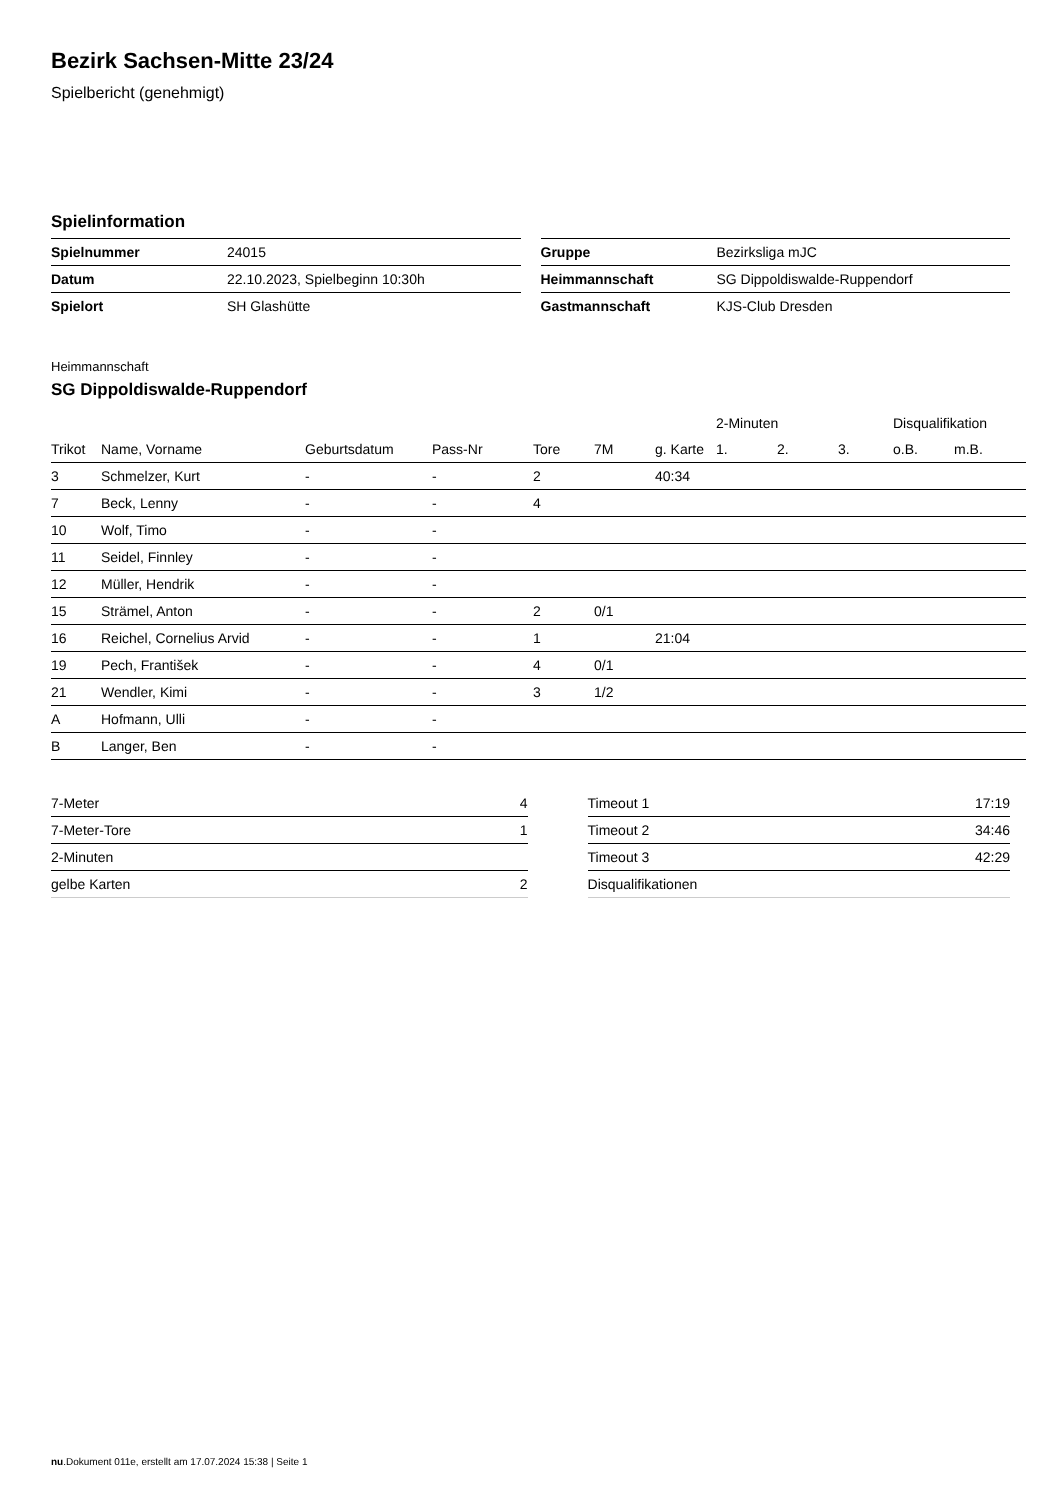Bezirk Sachsen-Mitte 23/24
Spielbericht (genehmigt)
Spielinformation
| Spielnummer | 24015 |
| Datum | 22.10.2023, Spielbeginn 10:30h |
| Spielort | SH Glashütte |
| Gruppe | Bezirksliga mJC |
| Heimmannschaft | SG Dippoldiswalde-Ruppendorf |
| Gastmannschaft | KJS-Club Dresden |
Heimmannschaft
SG Dippoldiswalde-Ruppendorf
| | | | | | | | 2-Minuten | | | Disqualifikation | |
| --- | --- | --- | --- | --- | --- | --- | --- | --- | --- | --- | --- |
| Trikot | Name, Vorname | Geburtsdatum | Pass-Nr | Tore | 7M | g. Karte | 1. | 2. | 3. | o.B. | m.B. |
| 3 | Schmelzer, Kurt | - | - | 2 | | 40:34 | | | | | |
| 7 | Beck, Lenny | - | - | 4 | | | | | | | |
| 10 | Wolf, Timo | - | - | | | | | | | | |
| 11 | Seidel, Finnley | - | - | | | | | | | | |
| 12 | Müller, Hendrik | - | - | | | | | | | | |
| 15 | Strämel, Anton | - | - | 2 | 0/1 | | | | | | |
| 16 | Reichel, Cornelius Arvid | - | - | 1 | | 21:04 | | | | | |
| 19 | Pech, František | - | - | 4 | 0/1 | | | | | | |
| 21 | Wendler, Kimi | - | - | 3 | 1/2 | | | | | | |
| A | Hofmann, Ulli | - | - | | | | | | | | |
| B | Langer, Ben | - | - | | | | | | | | |
| 7-Meter | 4 |
| 7-Meter-Tore | 1 |
| 2-Minuten | |
| gelbe Karten | 2 |
| Timeout 1 | 17:19 |
| Timeout 2 | 34:46 |
| Timeout 3 | 42:29 |
| Disqualifikationen | |
nu.Dokument 011e, erstellt am 17.07.2024 15:38 | Seite 1